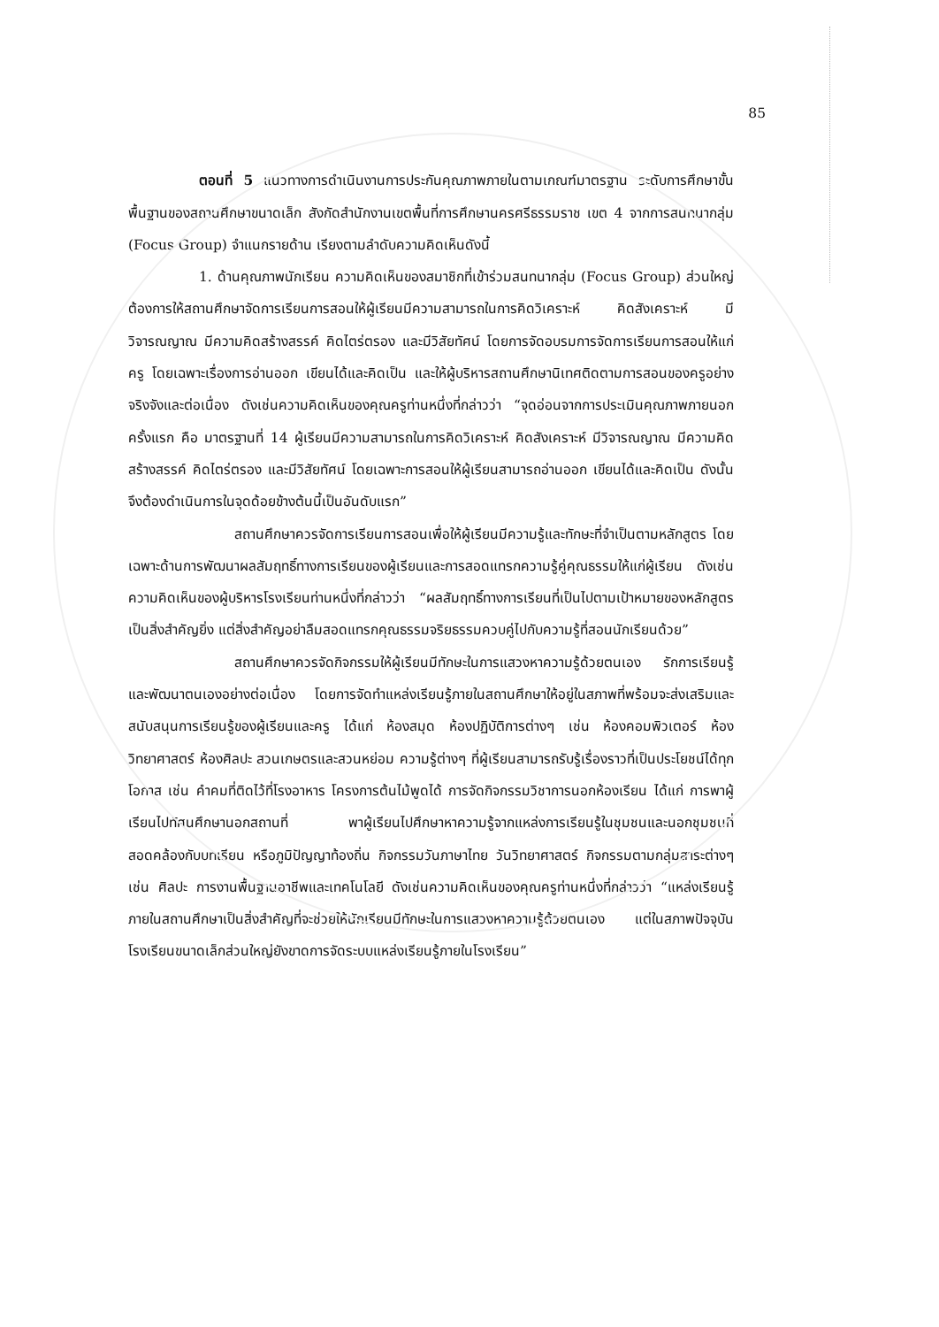85
ตอนที่ 5 แนวทางการดำเนินงานการประกันคุณภาพภายในตามเกณฑ์มาตรฐาน ระดับการศึกษาขั้นพื้นฐานของสถานศึกษาขนาดเล็ก สังกัดสำนักงานเขตพื้นที่การศึกษานครศรีธรรมราช เขต 4 จากการสนทนากลุ่ม (Focus Group) จำแนกรายด้าน เรียงตามลำดับความคิดเห็นดังนี้
1. ด้านคุณภาพนักเรียน ความคิดเห็นของสมาชิกที่เข้าร่วมสนทนากลุ่ม (Focus Group) ส่วนใหญ่ต้องการให้สถานศึกษาจัดการเรียนการสอนให้ผู้เรียนมีความสามารถในการคิดวิเคราะห์ คิดสังเคราะห์ มีวิจารณญาณ มีความคิดสร้างสรรค์ คิดไตร่ตรอง และมีวิสัยทัศน์ โดยการจัดอบรมการจัดการเรียนการสอนให้แก่ครู โดยเฉพาะเรื่องการอ่านออก เขียนได้และคิดเป็น และให้ผู้บริหารสถานศึกษานิเทศติดตามการสอนของครูอย่างจริงจังและต่อเนื่อง ดังเช่นความคิดเห็นของคุณครูท่านหนึ่งที่กล่าวว่า “จุดอ่อนจากการประเมินคุณภาพภายนอกครั้งแรก คือ มาตรฐานที่ 14 ผู้เรียนมีความสามารถในการคิดวิเคราะห์ คิดสังเคราะห์ มีวิจารณญาณ มีความคิดสร้างสรรค์ คิดไตร่ตรอง และมีวิสัยทัศน์ โดยเฉพาะการสอนให้ผู้เรียนสามารถอ่านออก เขียนได้และคิดเป็น ดังนั้นจึงต้องดำเนินการในจุดด้อยข้างต้นนี้เป็นอันดับแรก”
สถานศึกษาควรจัดการเรียนการสอนเพื่อให้ผู้เรียนมีความรู้และทักษะที่จำเป็นตามหลักสูตร โดยเฉพาะด้านการพัฒนาผลสัมฤทธิ์ทางการเรียนของผู้เรียนและการสอดแทรกความรู้คู่คุณธรรมให้แก่ผู้เรียน ดังเช่นความคิดเห็นของผู้บริหารโรงเรียนท่านหนึ่งที่กล่าวว่า “ผลสัมฤทธิ์ทางการเรียนที่เป็นไปตามเป้าหมายของหลักสูตรเป็นสิ่งสำคัญยิ่ง แต่สิ่งสำคัญอย่าลืมสอดแทรกคุณธรรมจริยธรรมควบคู่ไปกับความรู้ที่สอนนักเรียนด้วย”
สถานศึกษาควรจัดกิจกรรมให้ผู้เรียนมีทักษะในการแสวงหาความรู้ด้วยตนเอง รักการเรียนรู้ และพัฒนาตนเองอย่างต่อเนื่อง โดยการจัดทำแหล่งเรียนรู้ภายในสถานศึกษาให้อยู่ในสภาพที่พร้อมจะส่งเสริมและสนับสนุนการเรียนรู้ของผู้เรียนและครู ได้แก่ ห้องสมุด ห้องปฏิบัติการต่างๆ เช่น ห้องคอมพิวเตอร์ ห้องวิทยาศาสตร์ ห้องศิลปะ สวนเกษตรและสวนหย่อม ความรู้ต่างๆ ที่ผู้เรียนสามารถรับรู้เรื่องราวที่เป็นประโยชน์ได้ทุกโอกาส เช่น คำคมที่ติดไว้ที่โรงอาหาร โครงการต้นไม้พูดได้ การจัดกิจกรรมวิชาการนอกห้องเรียน ได้แก่ การพาผู้เรียนไปทัศนศึกษานอกสถานที่ พาผู้เรียนไปศึกษาหาความรู้จากแหล่งการเรียนรู้ในชุมชนและนอกชุมชนที่สอดคล้องกับบทเรียน หรือภูมิปัญญาท้องถิ่น กิจกรรมวันภาษาไทย วันวิทยาศาสตร์ กิจกรรมตามกลุ่มสาระต่างๆ เช่น ศิลปะ การงานพื้นฐานอาชีพและเทคโนโลยี ดังเช่นความคิดเห็นของคุณครูท่านหนึ่งที่กล่าวว่า “แหล่งเรียนรู้ภายในสถานศึกษาเป็นสิ่งสำคัญที่จะช่วยให้นักเรียนมีทักษะในการแสวงหาความรู้ด้วยตนเอง แต่ในสภาพปัจจุบันโรงเรียนขนาดเล็กส่วนใหญ่ยังขาดการจัดระบบแหล่งเรียนรู้ภายในโรงเรียน”